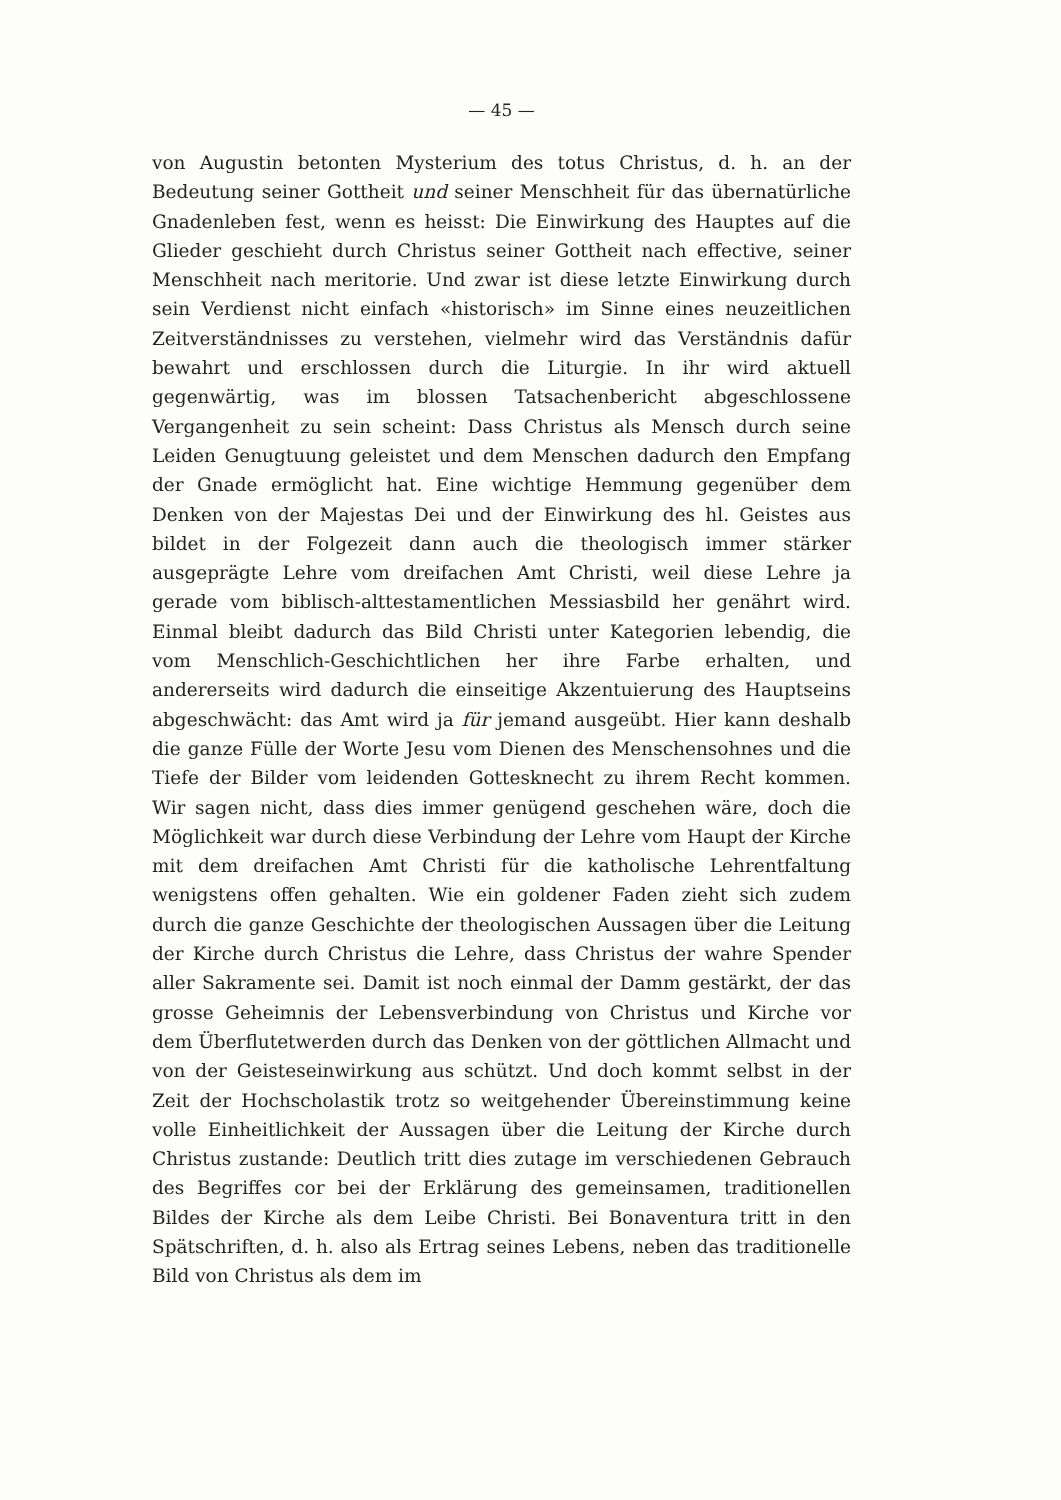— 45 —
von Augustin betonten Mysterium des totus Christus, d. h. an der Bedeutung seiner Gottheit und seiner Menschheit für das übernatürliche Gnadenleben fest, wenn es heisst: Die Einwirkung des Hauptes auf die Glieder geschieht durch Christus seiner Gottheit nach effective, seiner Menschheit nach meritorie. Und zwar ist diese letzte Einwirkung durch sein Verdienst nicht einfach «historisch» im Sinne eines neuzeitlichen Zeitverständnisses zu verstehen, vielmehr wird das Verständnis dafür bewahrt und erschlossen durch die Liturgie. In ihr wird aktuell gegenwärtig, was im blossen Tatsachenbericht abgeschlossene Vergangenheit zu sein scheint: Dass Christus als Mensch durch seine Leiden Genugtuung geleistet und dem Menschen dadurch den Empfang der Gnade ermöglicht hat. Eine wichtige Hemmung gegenüber dem Denken von der Majestas Dei und der Einwirkung des hl. Geistes aus bildet in der Folgezeit dann auch die theologisch immer stärker ausgeprägte Lehre vom dreifachen Amt Christi, weil diese Lehre ja gerade vom biblisch-alttestamentlichen Messiasbild her genährt wird. Einmal bleibt dadurch das Bild Christi unter Kategorien lebendig, die vom Menschlich-Geschichtlichen her ihre Farbe erhalten, und andererseits wird dadurch die einseitige Akzentuierung des Hauptseins abgeschwächt: das Amt wird ja für jemand ausgeübt. Hier kann deshalb die ganze Fülle der Worte Jesu vom Dienen des Menschensohnes und die Tiefe der Bilder vom leidenden Gottesknecht zu ihrem Recht kommen. Wir sagen nicht, dass dies immer genügend geschehen wäre, doch die Möglichkeit war durch diese Verbindung der Lehre vom Haupt der Kirche mit dem dreifachen Amt Christi für die katholische Lehrentfaltung wenigstens offen gehalten. Wie ein goldener Faden zieht sich zudem durch die ganze Geschichte der theologischen Aussagen über die Leitung der Kirche durch Christus die Lehre, dass Christus der wahre Spender aller Sakramente sei. Damit ist noch einmal der Damm gestärkt, der das grosse Geheimnis der Lebensverbindung von Christus und Kirche vor dem Überflutetwerden durch das Denken von der göttlichen Allmacht und von der Geisteseinwirkung aus schützt. Und doch kommt selbst in der Zeit der Hochscholastik trotz so weitgehender Übereinstimmung keine volle Einheitlichkeit der Aussagen über die Leitung der Kirche durch Christus zustande: Deutlich tritt dies zutage im verschiedenen Gebrauch des Begriffes cor bei der Erklärung des gemeinsamen, traditionellen Bildes der Kirche als dem Leibe Christi. Bei Bonaventura tritt in den Spätschriften, d. h. also als Ertrag seines Lebens, neben das traditionelle Bild von Christus als dem im